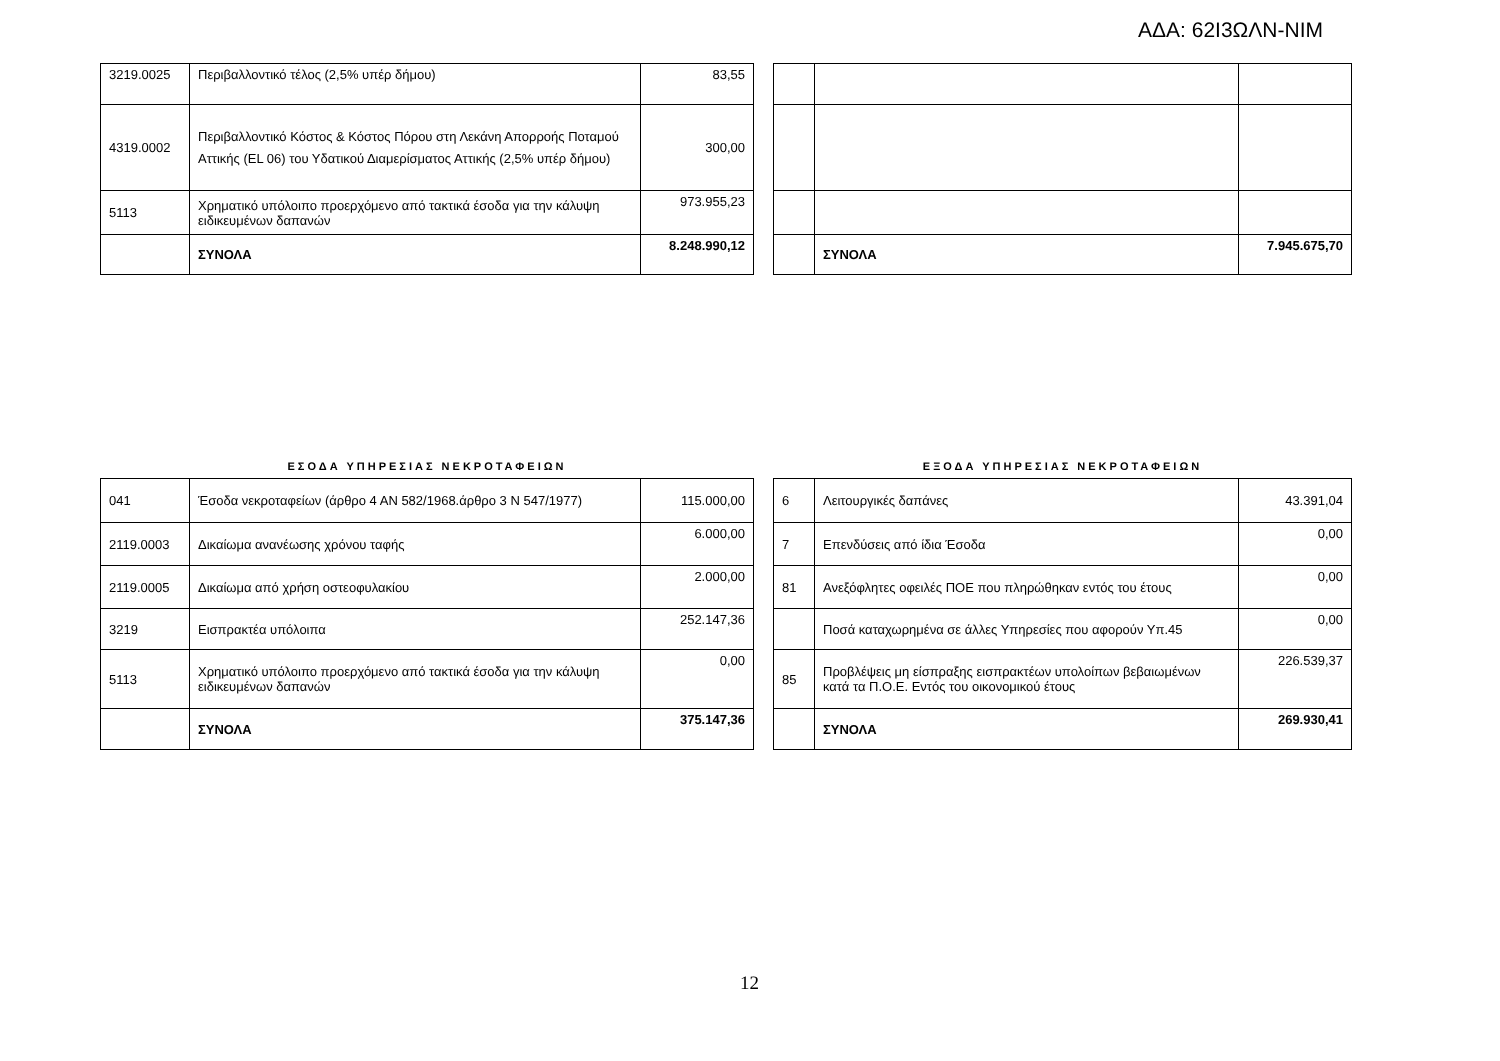ΑΔΑ: 62Ι3ΩΛΝ-ΝΙΜ
| 3219.0025 | Περιβαλλοντικό τέλος (2,5% υπέρ δήμου) | 83,55 |
| 4319.0002 | Περιβαλλοντικό Κόστος & Κόστος Πόρου στη Λεκάνη Απορροής Ποταμού Αττικής (EL 06) του Υδατικού Διαμερίσματος Αττικής (2,5% υπέρ δήμου) | 300,00 |
| 5113 | Χρηματικό υπόλοιπο προερχόμενο από τακτικά έσοδα για την κάλυψη ειδικευμένων δαπανών | 973.955,23 |
| | ΣΥΝΟΛΑ | 8.248.990,12 |
| | ΣΥΝΟΛΑ | 7.945.675,70 |
ΕΣΟΔΑ ΥΠΗΡΕΣΙΑΣ ΝΕΚΡΟΤΑΦΕΙΩΝ
| 041 | Έσοδα νεκροταφείων (άρθρο 4 ΑΝ 582/1968.άρθρο 3 Ν 547/1977) | 115.000,00 |
| 2119.0003 | Δικαίωμα ανανέωσης χρόνου ταφής | 6.000,00 |
| 2119.0005 | Δικαίωμα από χρήση οστεοφυλακίου | 2.000,00 |
| 3219 | Εισπρακτέα υπόλοιπα | 252.147,36 |
| 5113 | Χρηματικό υπόλοιπο προερχόμενο από τακτικά έσοδα για την κάλυψη ειδικευμένων δαπανών | 0,00 |
| | ΣΥΝΟΛΑ | 375.147,36 |
ΕΞΟΔΑ ΥΠΗΡΕΣΙΑΣ ΝΕΚΡΟΤΑΦΕΙΩΝ
| 6 | Λειτουργικές δαπάνες | 43.391,04 |
| 7 | Επενδύσεις από ίδια Έσοδα | 0,00 |
| 81 | Ανεξόφλητες οφειλές ΠΟΕ που πληρώθηκαν εντός του έτους | 0,00 |
| | Ποσά καταχωρημένα σε άλλες Υπηρεσίες που αφορούν Υπ.45 | 0,00 |
| 85 | Προβλέψεις μη είσπραξης εισπρακτέων υπολοίπων βεβαιωμένων κατά τα Π.Ο.Ε. Εντός του οικονομικού έτους | 226.539,37 |
| | ΣΥΝΟΛΑ | 269.930,41 |
12